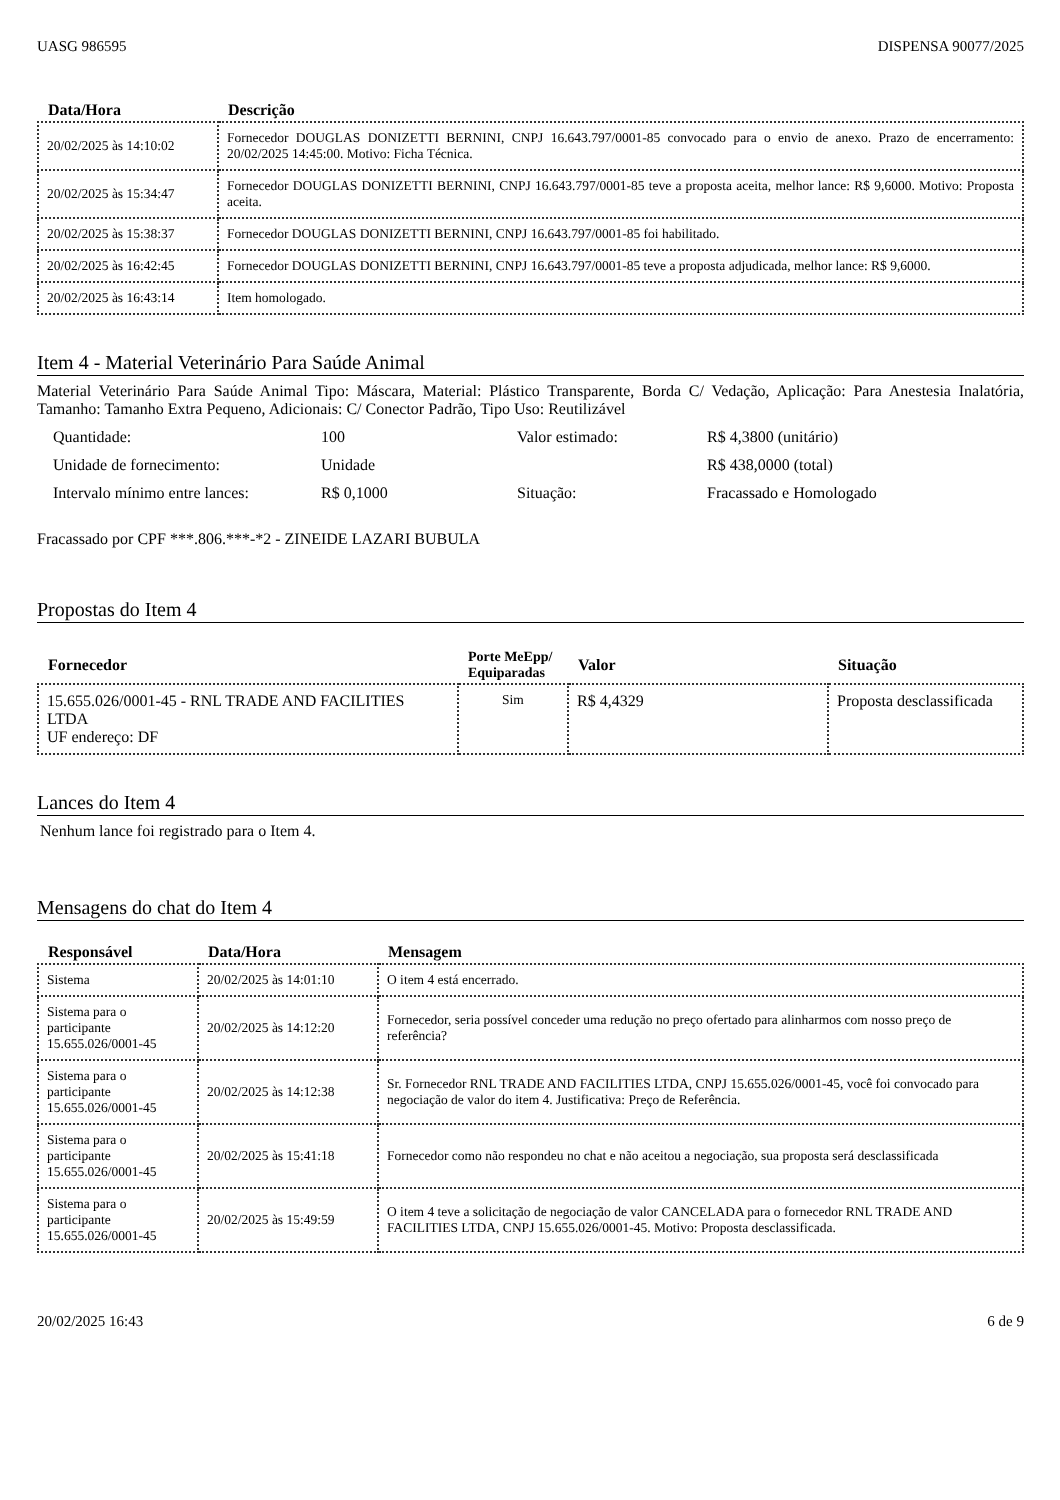UASG 986595 DISPENSA 90077/2025
| Data/Hora | Descrição |
| --- | --- |
| 20/02/2025 às 14:10:02 | Fornecedor DOUGLAS DONIZETTI BERNINI, CNPJ 16.643.797/0001-85 convocado para o envio de anexo. Prazo de encerramento: 20/02/2025 14:45:00. Motivo: Ficha Técnica. |
| 20/02/2025 às 15:34:47 | Fornecedor DOUGLAS DONIZETTI BERNINI, CNPJ 16.643.797/0001-85 teve a proposta aceita, melhor lance: R$ 9,6000. Motivo: Proposta aceita. |
| 20/02/2025 às 15:38:37 | Fornecedor DOUGLAS DONIZETTI BERNINI, CNPJ 16.643.797/0001-85 foi habilitado. |
| 20/02/2025 às 16:42:45 | Fornecedor DOUGLAS DONIZETTI BERNINI, CNPJ 16.643.797/0001-85 teve a proposta adjudicada, melhor lance: R$ 9,6000. |
| 20/02/2025 às 16:43:14 | Item homologado. |
Item 4 - Material Veterinário Para Saúde Animal
Material Veterinário Para Saúde Animal Tipo: Máscara, Material: Plástico Transparente, Borda C/ Vedação, Aplicação: Para Anestesia Inalatória, Tamanho: Tamanho Extra Pequeno, Adicionais: C/ Conector Padrão, Tipo Uso: Reutilizável
Quantidade: 100 Valor estimado: R$ 4,3800 (unitário) Unidade de fornecimento: Unidade R$ 438,0000 (total) Intervalo mínimo entre lances: R$ 0,1000 Situação: Fracassado e Homologado
Fracassado por CPF ***.806.***-*2 - ZINEIDE LAZARI BUBULA
Propostas do Item 4
| Fornecedor | Porte MeEpp/ Equiparadas | Valor | Situação |
| --- | --- | --- | --- |
| 15.655.026/0001-45 - RNL TRADE AND FACILITIES LTDA UF endereço: DF | Sim | R$ 4,4329 | Proposta desclassificada |
Lances do Item 4
Nenhum lance foi registrado para o Item 4.
Mensagens do chat do Item 4
| Responsável | Data/Hora | Mensagem |
| --- | --- | --- |
| Sistema | 20/02/2025 às 14:01:10 | O item 4 está encerrado. |
| Sistema para o participante 15.655.026/0001-45 | 20/02/2025 às 14:12:20 | Fornecedor, seria possível conceder uma redução no preço ofertado para alinharmos com nosso preço de referência? |
| Sistema para o participante 15.655.026/0001-45 | 20/02/2025 às 14:12:38 | Sr. Fornecedor RNL TRADE AND FACILITIES LTDA, CNPJ 15.655.026/0001-45, você foi convocado para negociação de valor do item 4. Justificativa: Preço de Referência. |
| Sistema para o participante 15.655.026/0001-45 | 20/02/2025 às 15:41:18 | Fornecedor como não respondeu no chat e não aceitou a negociação, sua proposta será desclassificada |
| Sistema para o participante 15.655.026/0001-45 | 20/02/2025 às 15:49:59 | O item 4 teve a solicitação de negociação de valor CANCELADA para o fornecedor RNL TRADE AND FACILITIES LTDA, CNPJ 15.655.026/0001-45. Motivo: Proposta desclassificada. |
20/02/2025 16:43 6 de 9